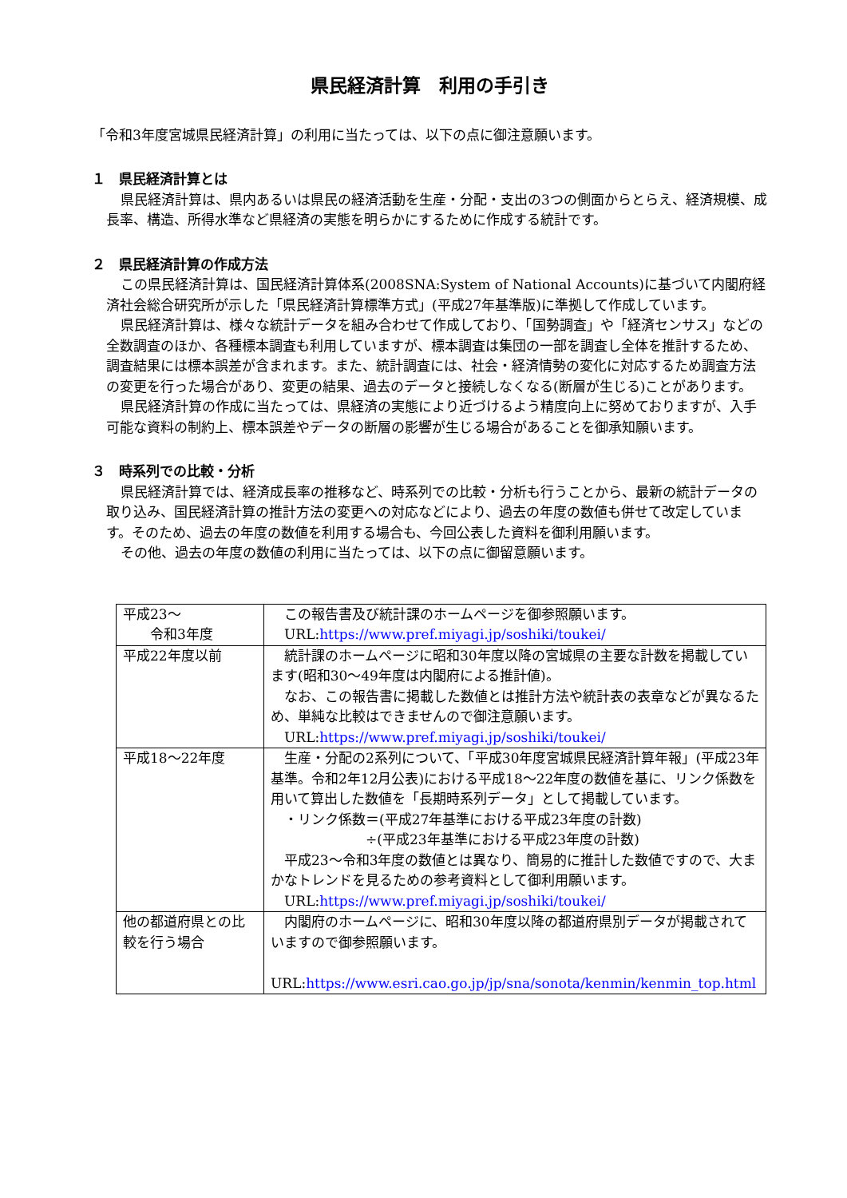県民経済計算　利用の手引き
「令和3年度宮城県民経済計算」の利用に当たっては、以下の点に御注意願います。
１　県民経済計算とは
県民経済計算は、県内あるいは県民の経済活動を生産・分配・支出の3つの側面からとらえ、経済規模、成長率、構造、所得水準など県経済の実態を明らかにするために作成する統計です。
２　県民経済計算の作成方法
この県民経済計算は、国民経済計算体系(2008SNA:System of National Accounts)に基づいて内閣府経済社会総合研究所が示した「県民経済計算標準方式」(平成27年基準版)に準拠して作成しています。
県民経済計算は、様々な統計データを組み合わせて作成しており、「国勢調査」や「経済センサス」などの全数調査のほか、各種標本調査も利用していますが、標本調査は集団の一部を調査し全体を推計するため、調査結果には標本誤差が含まれます。また、統計調査には、社会・経済情勢の変化に対応するため調査方法の変更を行った場合があり、変更の結果、過去のデータと接続しなくなる(断層が生じる)ことがあります。
県民経済計算の作成に当たっては、県経済の実態により近づけるよう精度向上に努めておりますが、入手可能な資料の制約上、標本誤差やデータの断層の影響が生じる場合があることを御承知願います。
３　時系列での比較・分析
県民経済計算では、経済成長率の推移など、時系列での比較・分析も行うことから、最新の統計データの取り込み、国民経済計算の推計方法の変更への対応などにより、過去の年度の数値も併せて改定しています。そのため、過去の年度の数値を利用する場合も、今回公表した資料を御利用願います。
その他、過去の年度の数値の利用に当たっては、以下の点に御留意願います。
| 平成23～ 令和3年度 | この報告書及び統計課のホームページを御参照願います。 URL: https://www.pref.miyagi.jp/soshiki/toukei/ |
| 平成22年度以前 | 統計課のホームページに昭和30年度以降の宮城県の主要な計数を掲載しています(昭和30～49年度は内閣府による推計値)。 なお、この報告書に掲載した数値とは推計方法や統計表の表章などが異なるため、単純な比較はできませんので御注意願います。 URL: https://www.pref.miyagi.jp/soshiki/toukei/ |
| 平成18～22年度 | 生産・分配の2系列について、「平成30年度宮城県民経済計算年報」(平成23年基準。令和2年12月公表)における平成18～22年度の数値を基に、リンク係数を用いて算出した数値を「長期時系列データ」として掲載しています。 ・リンク係数＝(平成27年基準における平成23年度の計数) ÷(平成23年基準における平成23年度の計数) 平成23～令和3年度の数値とは異なり、簡易的に推計した数値ですので、大まかなトレンドを見るための参考資料として御利用願います。 URL: https://www.pref.miyagi.jp/soshiki/toukei/ |
| 他の都道府県との比較を行う場合 | 内閣府のホームページに、昭和30年度以降の都道府県別データが掲載されていますので御参照願います。 URL: https://www.esri.cao.go.jp/jp/sna/sonota/kenmin/kenmin_top.html |